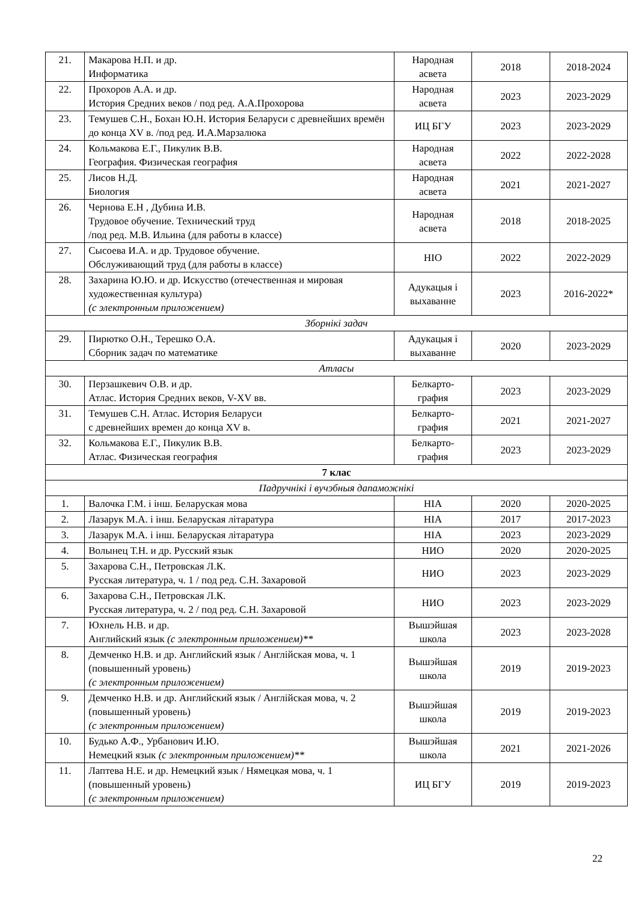| 21. | Макарова Н.П. и др. Информатика | Народная асвета | 2018 | 2018-2024 |
| 22. | Прохоров А.А. и др. История Средних веков / под ред. А.А.Прохорова | Народная асвета | 2023 | 2023-2029 |
| 23. | Темушев С.Н., Бохан Ю.Н. История Беларуси с древнейших времён до конца XV в. /под ред. И.А.Марзалюка | ИЦ БГУ | 2023 | 2023-2029 |
| 24. | Кольмакова Е.Г., Пикулик В.В. География. Физическая география | Народная асвета | 2022 | 2022-2028 |
| 25. | Лисов Н.Д. Биология | Народная асвета | 2021 | 2021-2027 |
| 26. | Чернова Е.Н , Дубина И.В. Трудовое обучение. Технический труд /под ред. М.В. Ильина (для работы в классе) | Народная асвета | 2018 | 2018-2025 |
| 27. | Сысоева И.А. и др. Трудовое обучение. Обслуживающий труд (для работы в классе) | НІО | 2022 | 2022-2029 |
| 28. | Захарина Ю.Ю. и др. Искусство (отечественная и мировая художественная культура) (с электронным приложением) | Адукацыя і выхаванне | 2023 | 2016-2022* |
| Зборнікі задач | | | | |
| 29. | Пирютко О.Н., Терешко О.А. Сборник задач по математике | Адукацыя і выхаванне | 2020 | 2023-2029 |
| Атласы | | | | |
| 30. | Перзашкевич О.В. и др. Атлас. История Средних веков, V-XV вв. | Белкарто-графия | 2023 | 2023-2029 |
| 31. | Темушев С.Н. Атлас. История Беларуси с древнейших времен до конца XV в. | Белкарто-графия | 2021 | 2021-2027 |
| 32. | Кольмакова Е.Г., Пикулик В.В. Атлас. Физическая география | Белкарто-графия | 2023 | 2023-2029 |
| 7 клас | | | | |
| Падручнікі і вучэбныя дапаможнікі | | | | |
| 1. | Валочка Г.М. і інш. Беларуская мова | НІА | 2020 | 2020-2025 |
| 2. | Лазарук М.А. і інш. Беларуская літаратура | НІА | 2017 | 2017-2023 |
| 3. | Лазарук М.А. і інш. Беларуская літаратура | НІА | 2023 | 2023-2029 |
| 4. | Волынец Т.Н. и др. Русский язык | НИО | 2020 | 2020-2025 |
| 5. | Захарова С.Н., Петровская Л.К. Русская литература, ч. 1 / под ред. С.Н. Захаровой | НИО | 2023 | 2023-2029 |
| 6. | Захарова С.Н., Петровская Л.К. Русская литература, ч. 2 / под ред. С.Н. Захаровой | НИО | 2023 | 2023-2029 |
| 7. | Юхнель Н.В. и др. Английский язык (с электронным приложением)** | Вышэйшая школа | 2023 | 2023-2028 |
| 8. | Демченко Н.В. и др. Английский язык / Англійская мова, ч. 1 (повышенный уровень) (с электронным приложением) | Вышэйшая школа | 2019 | 2019-2023 |
| 9. | Демченко Н.В. и др. Английский язык / Англійская мова, ч. 2 (повышенный уровень) (с электронным приложением) | Вышэйшая школа | 2019 | 2019-2023 |
| 10. | Будько А.Ф., Урбанович И.Ю. Немецкий язык (с электронным приложением)** | Вышэйшая школа | 2021 | 2021-2026 |
| 11. | Лаптева Н.Е. и др. Немецкий язык / Нямецкая мова, ч. 1 (повышенный уровень) (с электронным приложением) | ИЦ БГУ | 2019 | 2019-2023 |
22